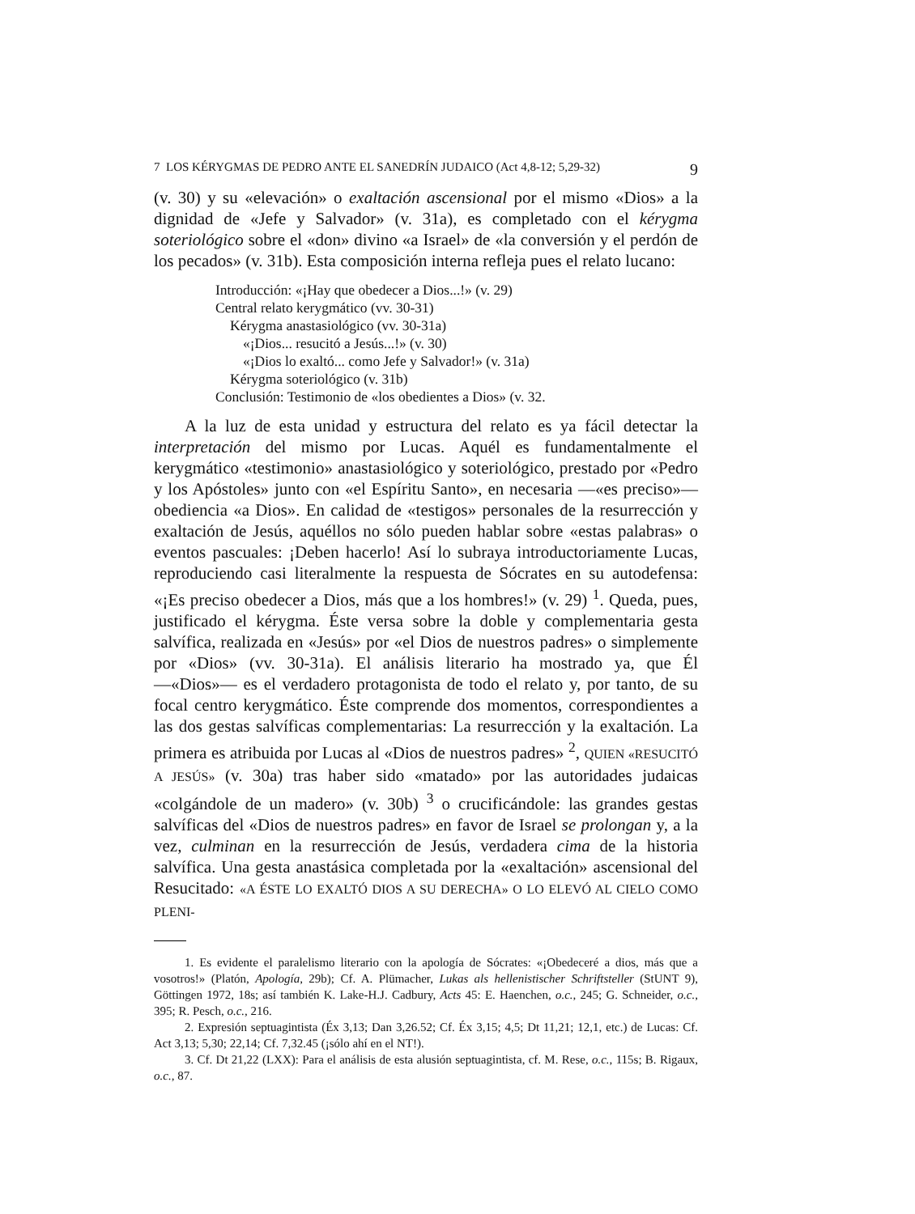7 LOS KÉRYGMAS DE PEDRO ANTE EL SANEDRÍN JUDAICO (Act 4,8-12; 5,29-32) 9
(v. 30) y su «elevación» o exaltación ascensional por el mismo «Dios» a la dignidad de «Jefe y Salvador» (v. 31a), es completado con el kérygma soteriológico sobre el «don» divino «a Israel» de «la conversión y el perdón de los pecados» (v. 31b). Esta composición interna refleja pues el relato lucano:
Introducción: «¡Hay que obedecer a Dios...!» (v. 29)
Central relato kerygmático (vv. 30-31)
Kérygma anastasiológico (vv. 30-31a)
«¡Dios... resucitó a Jesús...!» (v. 30)
«¡Dios lo exaltó... como Jefe y Salvador!» (v. 31a)
Kérygma soteriológico (v. 31b)
Conclusión: Testimonio de «los obedientes a Dios» (v. 32.
A la luz de esta unidad y estructura del relato es ya fácil detectar la interpretación del mismo por Lucas. Aquél es fundamentalmente el kerygmático «testimonio» anastasiológico y soteriológico, prestado por «Pedro y los Apóstoles» junto con «el Espíritu Santo», en necesaria —«es preciso»— obediencia «a Dios». En calidad de «testigos» personales de la resurrección y exaltación de Jesús, aquéllos no sólo pueden hablar sobre «estas palabras» o eventos pascuales: ¡Deben hacerlo! Así lo subraya introductoriamente Lucas, reproduciendo casi literalmente la respuesta de Sócrates en su autodefensa: «¡Es preciso obedecer a Dios, más que a los hombres!» (v. 29) <sup>1</sup>. Queda, pues, justificado el kérygma. Éste versa sobre la doble y complementaria gesta salvífica, realizada en «Jesús» por «el Dios de nuestros padres» o simplemente por «Dios» (vv. 30-31a). El análisis literario ha mostrado ya, que Él —«Dios»— es el verdadero protagonista de todo el relato y, por tanto, de su focal centro kerygmático. Éste comprende dos momentos, correspondientes a las dos gestas salvíficas complementarias: La resurrección y la exaltación. La primera es atribuida por Lucas al «Dios de nuestros padres» <sup>2</sup>, QUIEN «RESUCITÓ A JESÚS» (v. 30a) tras haber sido «matado» por las autoridades judaicas «colgándole de un madero» (v. 30b) <sup>3</sup> o crucificándole: las grandes gestas salvíficas del «Dios de nuestros padres» en favor de Israel se prolongan y, a la vez, culminan en la resurrección de Jesús, verdadera cima de la historia salvífica. Una gesta anastásica completada por la «exaltación» ascensional del Resucitado: «A ÉSTE LO EXALTÓ DIOS A SU DERECHA» O LO ELEVÓ AL CIELO COMO PLENI-
1. Es evidente el paralelismo literario con la apología de Sócrates: «¡Obedeceré a dios, más que a vosotros!» (Platón, Apología, 29b); Cf. A. Plümacher, Lukas als hellenistischer Schriftsteller (StUNT 9), Göttingen 1972, 18s; así también K. Lake-H.J. Cadbury, Acts 45: E. Haenchen, o.c., 245; G. Schneider, o.c., 395; R. Pesch, o.c., 216.
2. Expresión septuagintista (Éx 3,13; Dan 3,26.52; Cf. Éx 3,15; 4,5; Dt 11,21; 12,1, etc.) de Lucas: Cf. Act 3,13; 5,30; 22,14; Cf. 7,32.45 (¡sólo ahí en el NT!).
3. Cf. Dt 21,22 (LXX): Para el análisis de esta alusión septuagintista, cf. M. Rese, o.c., 115s; B. Rigaux, o.c., 87.